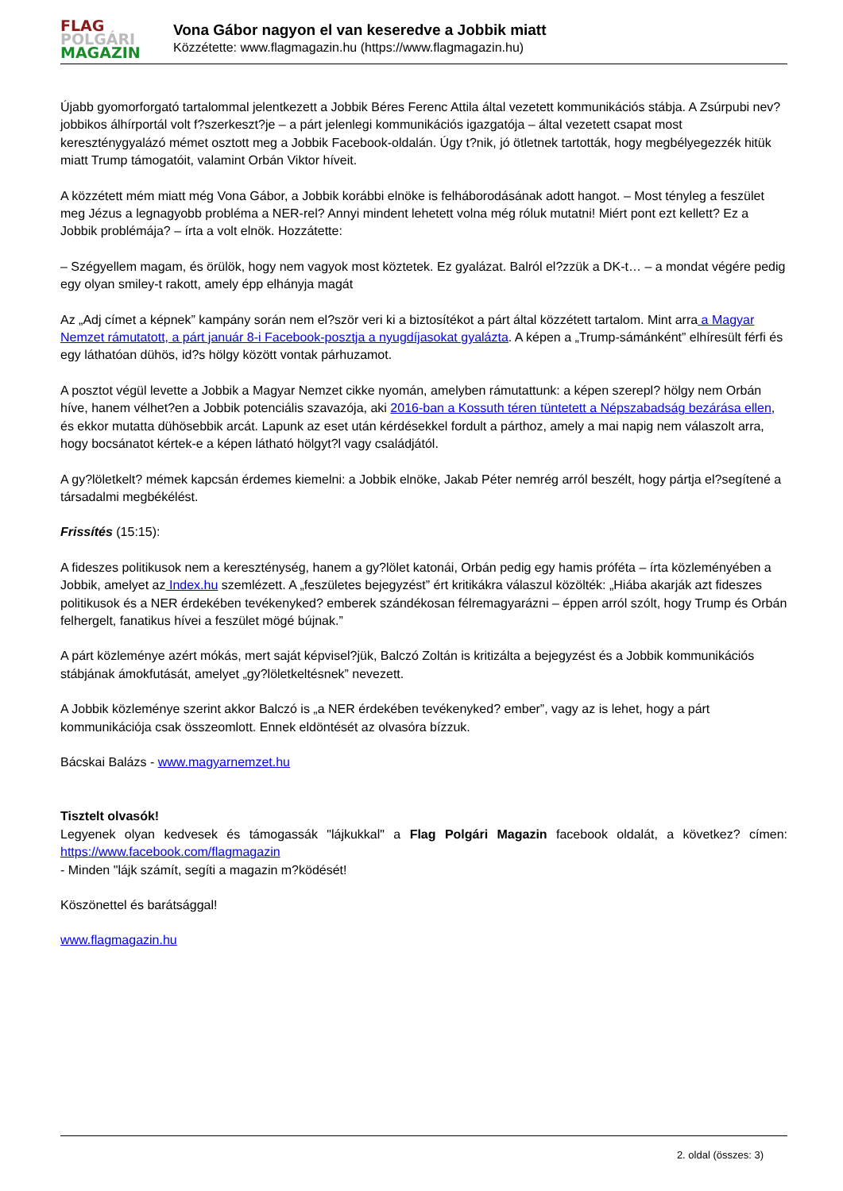FLAG
POLGÁRI
MAGAZIN
Vona Gábor nagyon el van keseredve a Jobbik miatt
Közzétette: www.flagmagazin.hu (https://www.flagmagazin.hu)
Újabb gyomorforgató tartalommal jelentkezett a Jobbik Béres Ferenc Attila által vezetett kommunikációs stábja. A Zsúrpubi nev? jobbikos álhírportál volt f?szerkeszt?je – a párt jelenlegi kommunikációs igazgatója – által vezetett csapat most kereszténygyalázó mémet osztott meg a Jobbik Facebook-oldalán. Úgy t?nik, jó ötletnek tartották, hogy megbélyegezzék hitük miatt Trump támogatóit, valamint Orbán Viktor híveit.
A közzétett mém miatt még Vona Gábor, a Jobbik korábbi elnöke is felháborodásának adott hangot. – Most tényleg a feszület meg Jézus a legnagyobb probléma a NER-rel? Annyi mindent lehetett volna még róluk mutatni! Miért pont ezt kellett? Ez a Jobbik problémája? – írta a volt elnök. Hozzátette:
– Szégyellem magam, és örülök, hogy nem vagyok most köztetek. Ez gyalázat. Balról el?zzük a DK-t… – a mondat végére pedig egy olyan smiley-t rakott, amely épp elhányja magát
Az „Adj címet a képnek” kampány során nem el?ször veri ki a biztosítékot a párt által közzétett tartalom. Mint arra a Magyar Nemzet rámutatott, a párt január 8-i Facebook-posztja a nyugdíjasokat gyalázta. A képen a „Trump-sámánként” elhíresült férfi és egy láthatóan dühös, id?s hölgy között vontak párhuzamot.
A posztot végül levette a Jobbik a Magyar Nemzet cikke nyomán, amelyben rámutattunk: a képen szerepl? hölgy nem Orbán híve, hanem vélhet?en a Jobbik potenciális szavazója, aki 2016-ban a Kossuth téren tüntetett a Népszabadság bezárása ellen, és ekkor mutatta dühösebbik arcát. Lapunk az eset után kérdésekkel fordult a párthoz, amely a mai napig nem válaszolt arra, hogy bocsánatot kértek-e a képen látható hölgyt?l vagy családjától.
A gy?löletkelt? mémek kapcsán érdemes kiemelni: a Jobbik elnöke, Jakab Péter nemrég arról beszélt, hogy pártja el?segítené a társadalmi megbékélést.
Frissítés (15:15):
A fideszes politikusok nem a kereszténység, hanem a gy?lölet katonái, Orbán pedig egy hamis próféta – írta közleményében a Jobbik, amelyet az Index.hu szemlézett. A „feszületes bejegyzést” ért kritikákra válaszul közölték: „Hiába akarják azt fideszes politikusok és a NER érdekében tevékenyked? emberek szándékosan félremagyarázni – éppen arról szólt, hogy Trump és Orbán felhergelt, fanatikus hívei a feszület mögé bújnak.”
A párt közleménye azért mókás, mert saját képvisel?jük, Balczó Zoltán is kritizálta a bejegyzést és a Jobbik kommunikációs stábjának ámokfutását, amelyet „gy?löletkeltésnek” nevezett.
A Jobbik közleménye szerint akkor Balczó is „a NER érdekében tevékenyked? ember”, vagy az is lehet, hogy a párt kommunikációja csak összeomlott. Ennek eldöntését az olvasóra bízzuk.
Bácskai Balázs - www.magyarnemzet.hu
Tisztelt olvasók!
Legyenek olyan kedvesek és támogassák "lájkukkal" a Flag Polgári Magazin facebook oldalát, a következ? címen: https://www.facebook.com/flagmagazin
- Minden "lájk számít, segíti a magazin m?ködését!
Köszönettel és barátsággal!
www.flagmagazin.hu
2. oldal (összes: 3)